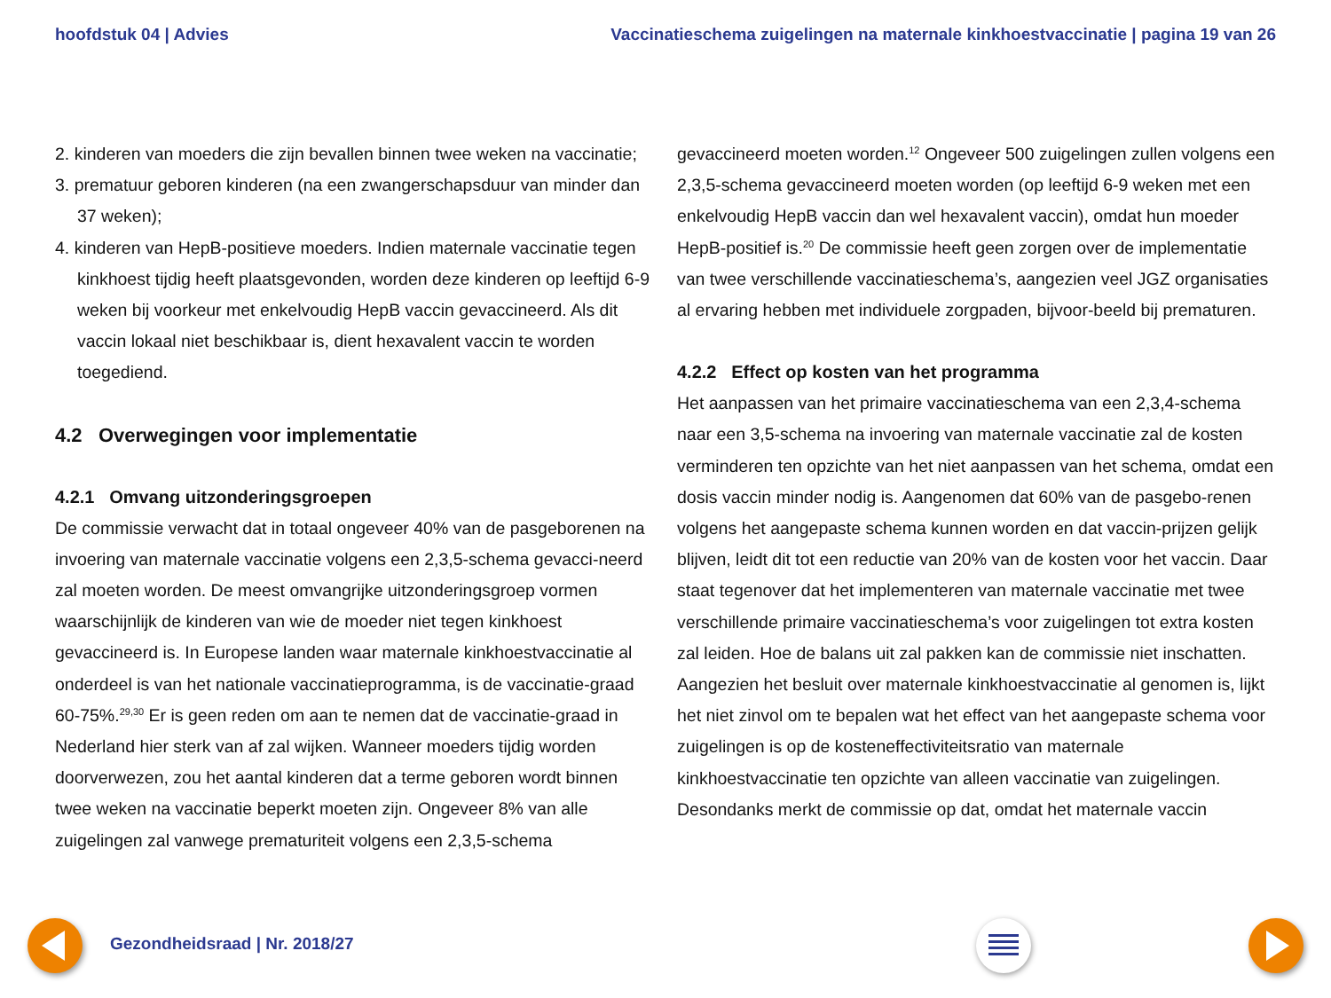hoofdstuk 04 | Advies Vaccinatieschema zuigelingen na maternale kinkhoestvaccinatie | pagina 19 van 26
2. kinderen van moeders die zijn bevallen binnen twee weken na vaccinatie;
3. prematuur geboren kinderen (na een zwangerschapsduur van minder dan 37 weken);
4. kinderen van HepB-positieve moeders. Indien maternale vaccinatie tegen kinkhoest tijdig heeft plaatsgevonden, worden deze kinderen op leeftijd 6-9 weken bij voorkeur met enkelvoudig HepB vaccin gevaccineerd. Als dit vaccin lokaal niet beschikbaar is, dient hexavalent vaccin te worden toegediend.
4.2 Overwegingen voor implementatie
4.2.1 Omvang uitzonderingsgroepen
De commissie verwacht dat in totaal ongeveer 40% van de pasgeborenen na invoering van maternale vaccinatie volgens een 2,3,5-schema gevacci-neerd zal moeten worden. De meest omvangrijke uitzonderingsgroep vormen waarschijnlijk de kinderen van wie de moeder niet tegen kinkhoest gevaccineerd is. In Europese landen waar maternale kinkhoestvaccinatie al onderdeel is van het nationale vaccinatieprogramma, is de vaccinatie-graad 60-75%.<sup>29,30</sup> Er is geen reden om aan te nemen dat de vaccinatie-graad in Nederland hier sterk van af zal wijken. Wanneer moeders tijdig worden doorverwezen, zou het aantal kinderen dat a terme geboren wordt binnen twee weken na vaccinatie beperkt moeten zijn. Ongeveer 8% van alle zuigelingen zal vanwege prematuriteit volgens een 2,3,5-schema
gevaccineerd moeten worden.<sup>12</sup> Ongeveer 500 zuigelingen zullen volgens een 2,3,5-schema gevaccineerd moeten worden (op leeftijd 6-9 weken met een enkelvoudig HepB vaccin dan wel hexavalent vaccin), omdat hun moeder HepB-positief is.<sup>20</sup> De commissie heeft geen zorgen over de implementatie van twee verschillende vaccinatieschema’s, aangezien veel JGZ organisaties al ervaring hebben met individuele zorgpaden, bijvoor-beeld bij prematuren.
4.2.2 Effect op kosten van het programma
Het aanpassen van het primaire vaccinatieschema van een 2,3,4-schema naar een 3,5-schema na invoering van maternale vaccinatie zal de kosten verminderen ten opzichte van het niet aanpassen van het schema, omdat een dosis vaccin minder nodig is. Aangenomen dat 60% van de pasgebo-renen volgens het aangepaste schema kunnen worden en dat vaccin-prijzen gelijk blijven, leidt dit tot een reductie van 20% van de kosten voor het vaccin. Daar staat tegenover dat het implementeren van maternale vaccinatie met twee verschillende primaire vaccinatieschema’s voor zuigelingen tot extra kosten zal leiden. Hoe de balans uit zal pakken kan de commissie niet inschatten.
Aangezien het besluit over maternale kinkhoestvaccinatie al genomen is, lijkt het niet zinvol om te bepalen wat het effect van het aangepaste schema voor zuigelingen is op de kosteneffectiviteitsratio van maternale kinkhoestvaccinatie ten opzichte van alleen vaccinatie van zuigelingen. Desondanks merkt de commissie op dat, omdat het maternale vaccin
Gezondheidsraad | Nr. 2018/27